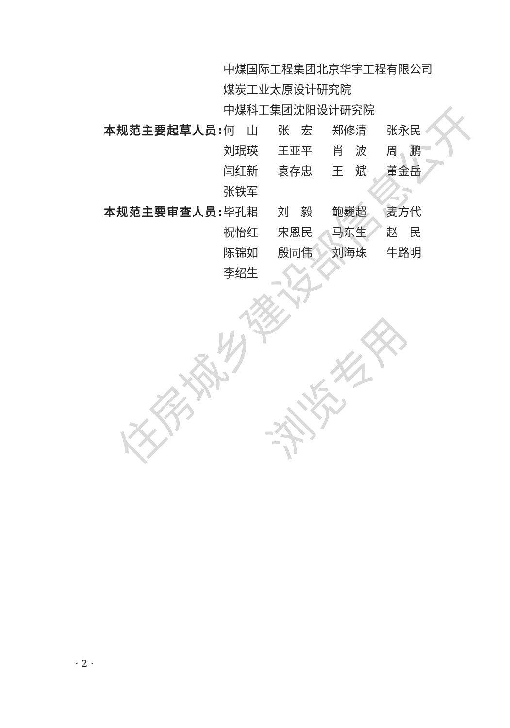住房城乡建设部信息公开
浏览专用
中煤国际工程集团北京华宇工程有限公司
煤炭工业太原设计研究院
中煤科工集团沈阳设计研究院
本规范主要起草人员: 何　山 张　宏 郑修清 张永民 刘珉瑛 王亚平 肖　波 周　鹏 闫红新 袁存忠 王　斌 董金岳 张铁军
本规范主要审查人员: 毕孔耜 刘　毅 鲍巍超 麦方代 祝怡红 宋恩民 马东生 赵　民 陈锦如 殷同伟 刘海珠 牛路明 李绍生
· 2 ·